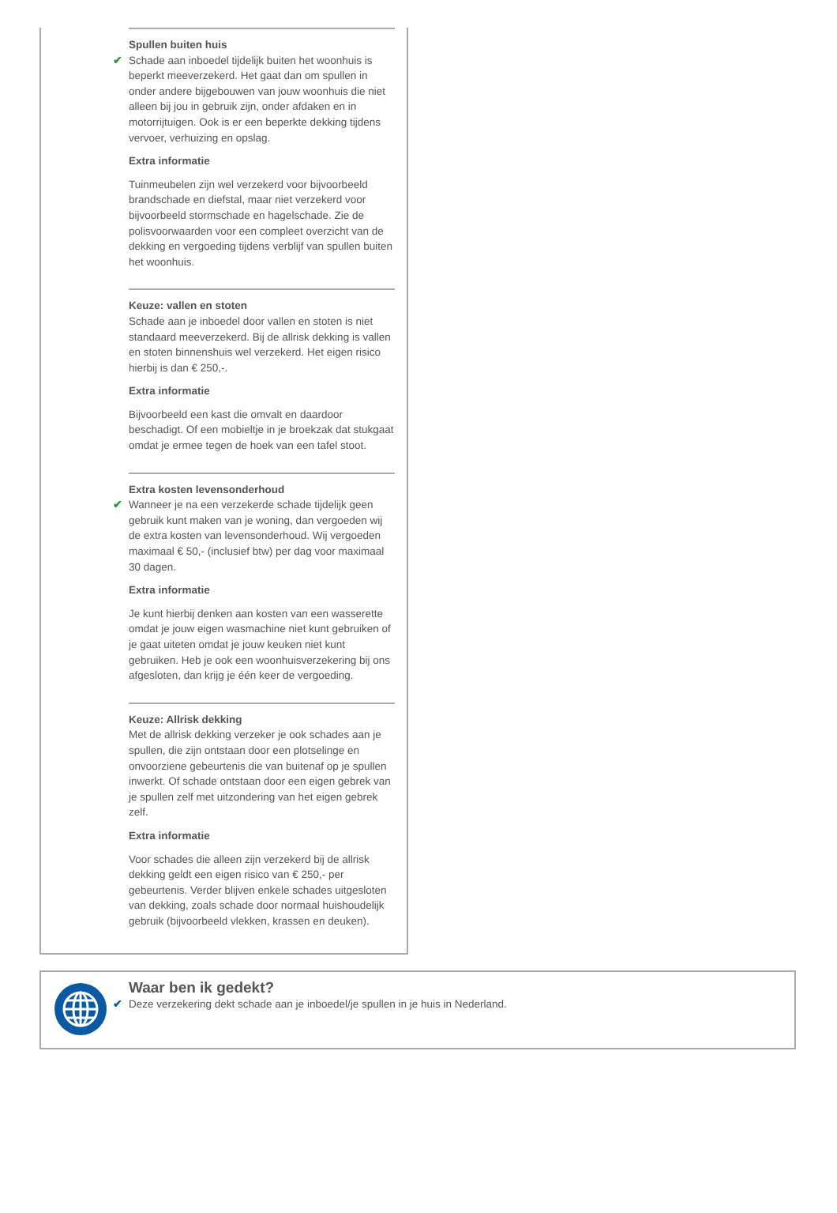Spullen buiten huis
✔ Schade aan inboedel tijdelijk buiten het woonhuis is beperkt meeverzekerd. Het gaat dan om spullen in onder andere bijgebouwen van jouw woonhuis die niet alleen bij jou in gebruik zijn, onder afdaken en in motorrijtuigen. Ook is er een beperkte dekking tijdens vervoer, verhuizing en opslag.
Extra informatie
Tuinmeubelen zijn wel verzekerd voor bijvoorbeeld brandschade en diefstal, maar niet verzekerd voor bijvoorbeeld stormschade en hagelschade. Zie de polisvoorwaarden voor een compleet overzicht van de dekking en vergoeding tijdens verblijf van spullen buiten het woonhuis.
Keuze: vallen en stoten
Schade aan je inboedel door vallen en stoten is niet standaard meeverzekerd. Bij de allrisk dekking is vallen en stoten binnenshuis wel verzekerd. Het eigen risico hierbij is dan € 250,-.
Extra informatie
Bijvoorbeeld een kast die omvalt en daardoor beschadigt. Of een mobieltje in je broekzak dat stukgaat omdat je ermee tegen de hoek van een tafel stoot.
Extra kosten levensonderhoud
✔ Wanneer je na een verzekerde schade tijdelijk geen gebruik kunt maken van je woning, dan vergoeden wij de extra kosten van levensonderhoud. Wij vergoeden maximaal € 50,- (inclusief btw) per dag voor maximaal 30 dagen.
Extra informatie
Je kunt hierbij denken aan kosten van een wasserette omdat je jouw eigen wasmachine niet kunt gebruiken of je gaat uiteten omdat je jouw keuken niet kunt gebruiken. Heb je ook een woonhuisverzekering bij ons afgesloten, dan krijg je één keer de vergoeding.
Keuze: Allrisk dekking
Met de allrisk dekking verzeker je ook schades aan je spullen, die zijn ontstaan door een plotselinge en onvoorziene gebeurtenis die van buitenaf op je spullen inwerkt. Of schade ontstaan door een eigen gebrek van je spullen zelf met uitzondering van het eigen gebrek zelf.
Extra informatie
Voor schades die alleen zijn verzekerd bij de allrisk dekking geldt een eigen risico van € 250,- per gebeurtenis. Verder blijven enkele schades uitgesloten van dekking, zoals schade door normaal huishoudelijk gebruik (bijvoorbeeld vlekken, krassen en deuken).
Waar ben ik gedekt?
✔ Deze verzekering dekt schade aan je inboedel/je spullen in je huis in Nederland.